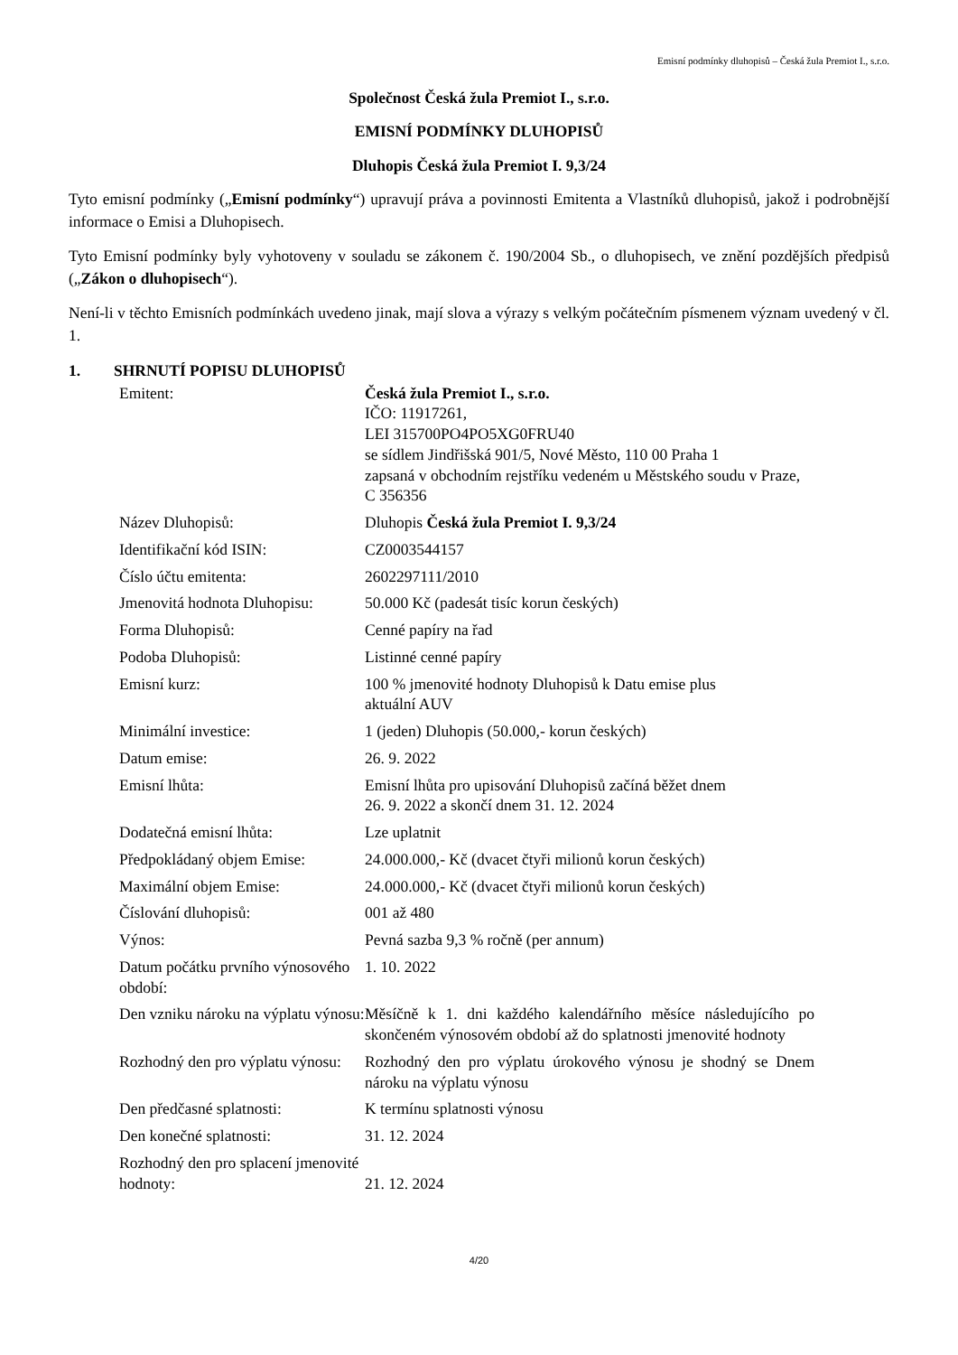Emisní podmínky dluhopisů – Česká žula Premiot I., s.r.o.
Společnost Česká žula Premiot I., s.r.o.
EMISNÍ PODMÍNKY DLUHOPISŮ
Dluhopis Česká žula Premiot I. 9,3/24
Tyto emisní podmínky („Emisní podmínky“) upravují práva a povinnosti Emitenta a Vlastníků dluhopisů, jakož i podrobnější informace o Emisi a Dluhopisech.
Tyto Emisní podmínky byly vyhotoveny v souladu se zákonem č. 190/2004 Sb., o dluhopisech, ve znění pozdějších předpisů („Zákon o dluhopisech“).
Není-li v těchto Emisních podmínkách uvedeno jinak, mají slova a výrazy s velkým počátečním písmenem význam uvedený v čl. 1.
1. SHRNUTÍ POPISU DLUHOPISŮ
| Emitent: | Česká žula Premiot I., s.r.o. IČO: 11917261, LEI 315700PO4PO5XG0FRU40 se sídlem Jindřišská 901/5, Nové Město, 110 00 Praha 1 zapsaná v obchodním rejstříku vedeném u Městského soudu v Praze, C 356356 |
| Název Dluhopisů: | Dluhopis Česká žula Premiot I. 9,3/24 |
| Identifikační kód ISIN: | CZ0003544157 |
| Číslo účtu emitenta: | 2602297111/2010 |
| Jmenovitá hodnota Dluhopisu: | 50.000 Kč (padesát tisíc korun českých) |
| Forma Dluhopisů: | Cenné papíry na řad |
| Podoba Dluhopisů: | Listinné cenné papíry |
| Emisní kurz: | 100 % jmenovité hodnoty Dluhopisů k Datu emise plus aktuální AUV |
| Minimální investice: | 1 (jeden) Dluhopis (50.000,- korun českých) |
| Datum emise: | 26. 9. 2022 |
| Emisní lhůta: | Emisní lhůta pro upisování Dluhopisů začíná běžet dnem 26. 9. 2022 a skončí dnem 31. 12. 2024 |
| Dodatečná emisní lhůta: | Lze uplatnit |
| Předpokládaný objem Emise: | 24.000.000,- Kč (dvacet čtyři milionů korun českých) |
| Maximální objem Emise: | 24.000.000,- Kč (dvacet čtyři milionů korun českých) |
| Číslování dluhopisů: | 001 až 480 |
| Výnos: | Pevná sazba 9,3 % ročně (per annum) |
| Datum počátku prvního výnosového období: | 1. 10. 2022 |
| Den vzniku nároku na výplatu výnosu: | Měsíčně k 1. dni každého kalendářního měsíce následujícího po skončeném výnosovém období až do splatnosti jmenovité hodnoty |
| Rozhodný den pro výplatu výnosu: | Rozhodný den pro výplatu úrokového výnosu je shodný se Dnem nároku na výplatu výnosu |
| Den předčasné splatnosti: | K termínu splatnosti výnosu |
| Den konečné splatnosti: | 31. 12. 2024 |
| Rozhodný den pro splacení jmenovité hodnoty: | 21. 12. 2024 |
4/20